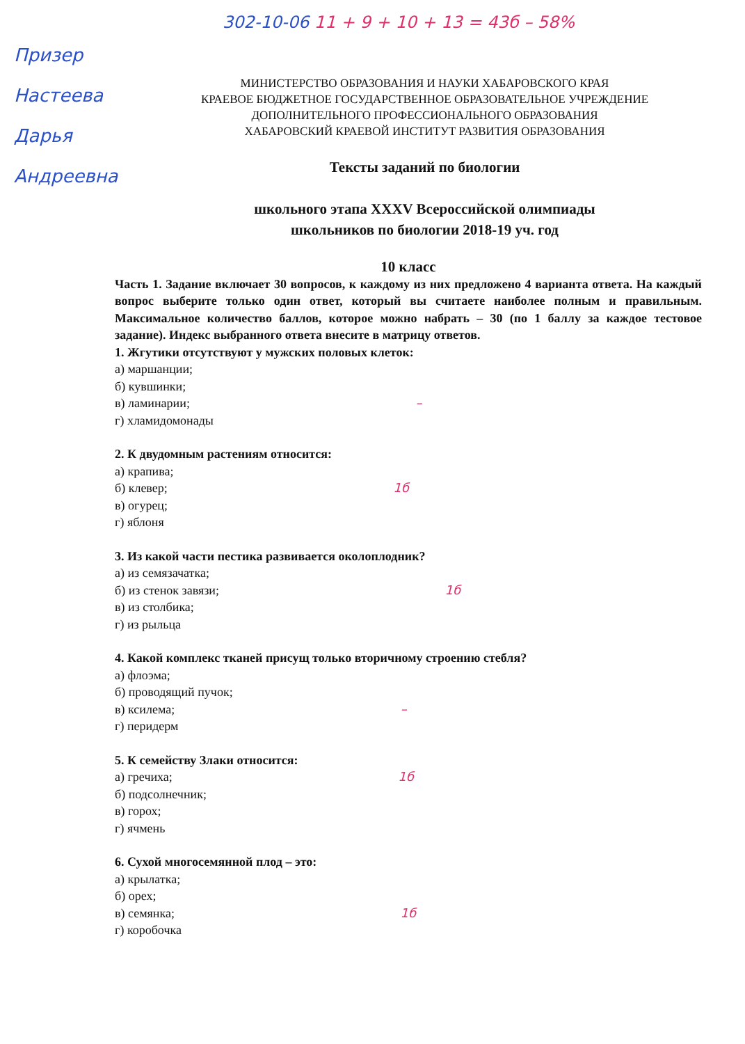302-10-06 11 + 9 + 10 + 13 = 43б – 58%
Призер Настеева Дарья Андреевна
МИНИСТЕРСТВО ОБРАЗОВАНИЯ И НАУКИ ХАБАРОВСКОГО КРАЯ
КРАЕВОЕ БЮДЖЕТНОЕ ГОСУДАРСТВЕННОЕ ОБРАЗОВАТЕЛЬНОЕ УЧРЕЖДЕНИЕ
ДОПОЛНИТЕЛЬНОГО ПРОФЕССИОНАЛЬНОГО ОБРАЗОВАНИЯ
ХАБАРОВСКИЙ КРАЕВОЙ ИНСТИТУТ РАЗВИТИЯ ОБРАЗОВАНИЯ
Тексты заданий по биологии
школьного этапа XXXV Всероссийской олимпиады
школьников по биологии 2018-19 уч. год
10 класс
Часть 1. Задание включает 30 вопросов, к каждому из них предложено 4 варианта ответа. На каждый вопрос выберите только один ответ, который вы считаете наиболее полным и правильным. Максимальное количество баллов, которое можно набрать – 30 (по 1 баллу за каждое тестовое задание). Индекс выбранного ответа внесите в матрицу ответов.
1. Жгутики отсутствуют у мужских половых клеток:
а) маршанции;
б) кувшинки;
в) ламинарии; –
г) хламидомонады
2. К двудомным растениям относится:
а) крапива;
б) клевер; 1б
в) огурец;
г) яблоня
3. Из какой части пестика развивается околоплодник?
а) из семязачатка;
б) из стенок завязи; 1б
в) из столбика;
г) из рыльца
4. Какой комплекс тканей присущ только вторичному строению стебля?
а) флоэма;
б) проводящий пучок;
в) ксилема; –
г) перидерм
5. К семейству Злаки относится:
а) гречиха; 1б
б) подсолнечник;
в) горох;
г) ячмень
6. Сухой многосемянной плод – это:
а) крылатка;
б) орех;
в) семянка; 1б
г) коробочка